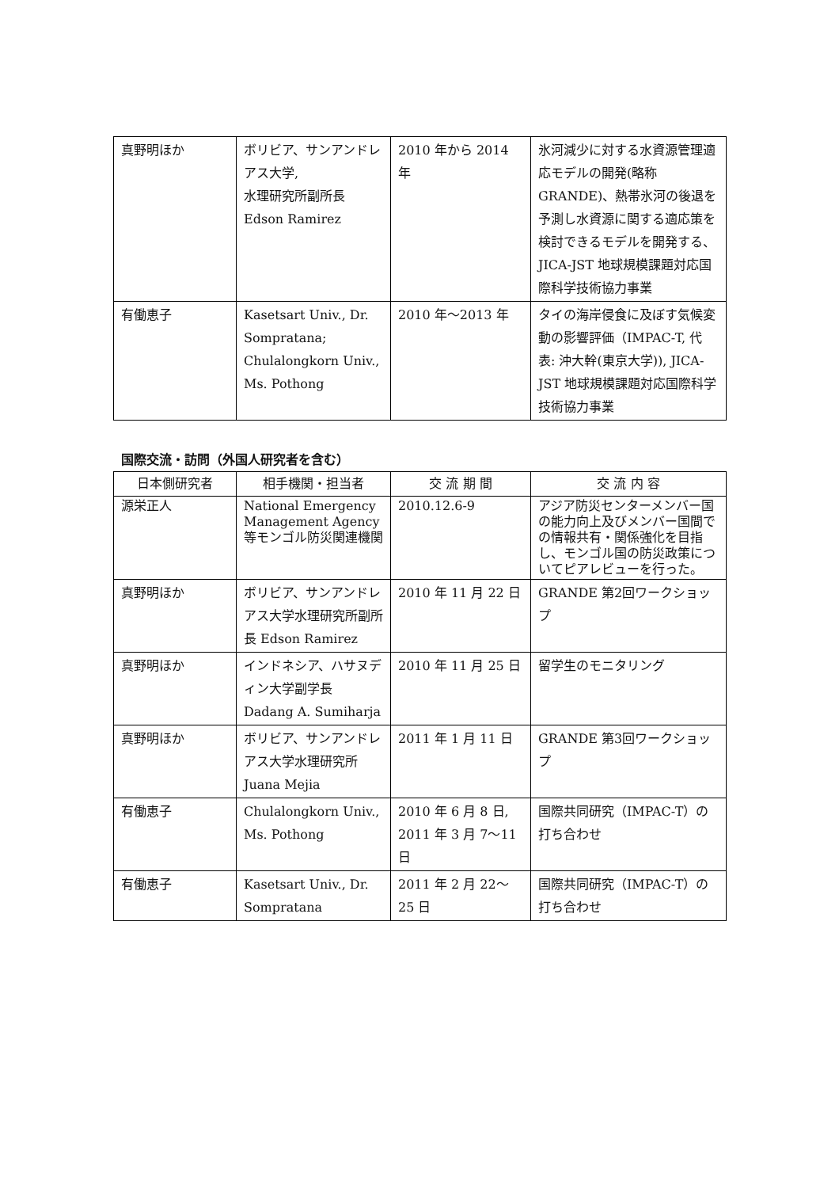| 真野明ほか | ボリビア、サンアンドレアス大学, 水理研究所副所長 Edson Ramirez | 2010 年から 2014 年 | 氷河減少に対する水資源管理適応モデルの開発(略称 GRANDE)、熱帯氷河の後退を予測し水資源に関する適応策を検討できるモデルを開発する、JICA-JST 地球規模課題対応国際科学技術協力事業 |
| 有働恵子 | Kasetsart Univ., Dr. Sompratana; Chulalongkorn Univ., Ms. Pothong | 2010 年～2013 年 | タイの海岸侵食に及ぼす気候変動の影響評価（IMPAC-T, 代表: 沖大幹(東京大学)), JICA-JST 地球規模課題対応国際科学技術協力事業 |
国際交流・訪問（外国人研究者を含む）
| 日本側研究者 | 相手機関・担当者 | 交 流 期 間 | 交 流 内 容 |
| --- | --- | --- | --- |
| 源栄正人 | National Emergency Management Agency 等モンゴル防災関連機関 | 2010.12.6-9 | アジア防災センターメンバー国の能力向上及びメンバー国間での情報共有・関係強化を目指し、モンゴル国の防災政策についてピアレビューを行った。 |
| 真野明ほか | ボリビア、サンアンドレアス大学水理研究所副所長 Edson Ramirez | 2010 年 11 月 22 日 | GRANDE 第2回ワークショップ |
| 真野明ほか | インドネシア、ハサヌディン大学副学長 Dadang A. Sumiharja | 2010 年 11 月 25 日 | 留学生のモニタリング |
| 真野明ほか | ボリビア、サンアンドレアス大学水理研究所 Juana Mejia | 2011 年 1 月 11 日 | GRANDE 第3回ワークショップ |
| 有働恵子 | Chulalongkorn Univ., Ms. Pothong | 2010 年 6 月 8 日, 2011 年 3 月 7～11 日 | 国際共同研究（IMPAC-T）の打ち合わせ |
| 有働恵子 | Kasetsart Univ., Dr. Sompratana | 2011 年 2 月 22～25 日 | 国際共同研究（IMPAC-T）の打ち合わせ |